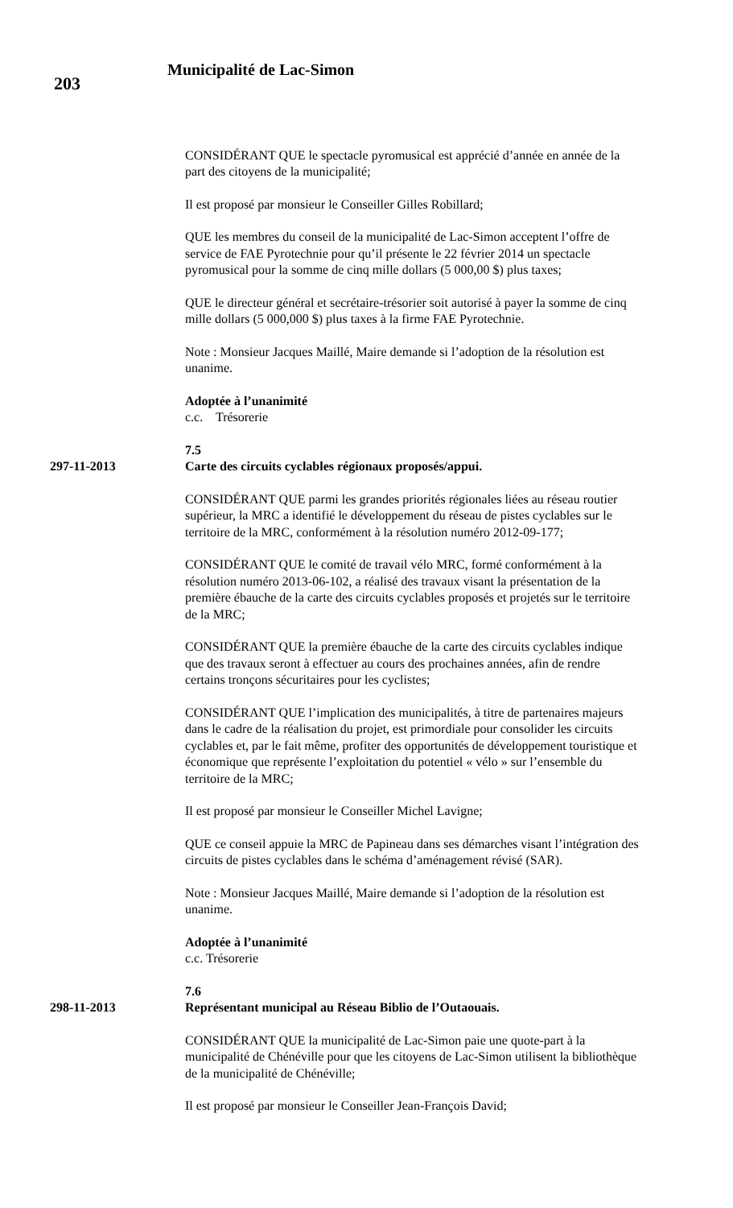203
Municipalité de Lac-Simon
CONSIDÉRANT QUE le spectacle pyromusical est apprécié d’année en année de la part des citoyens de la municipalité;
Il est proposé par monsieur le Conseiller Gilles Robillard;
QUE les membres du conseil de la municipalité de Lac-Simon acceptent l’offre de service de FAE Pyrotechnie pour qu’il présente le 22 février 2014 un spectacle pyromusical pour la somme de cinq mille dollars (5 000,00 $) plus taxes;
QUE le directeur général et secrétaire-trésorier soit autorisé à payer la somme de cinq mille dollars (5 000,000 $) plus taxes à la firme FAE Pyrotechnie.
Note : Monsieur Jacques Maillé, Maire demande si l’adoption de la résolution est unanime.
Adoptée à l’unanimité
c.c. Trésorerie
7.5
297-11-2013 Carte des circuits cyclables régionaux proposés/appui.
CONSIDÉRANT QUE parmi les grandes priorités régionales liées au réseau routier supérieur, la MRC a identifié le développement du réseau de pistes cyclables sur le territoire de la MRC, conformément à la résolution numéro 2012-09-177;
CONSIDÉRANT QUE le comité de travail vélo MRC, formé conformément à la résolution numéro 2013-06-102, a réalisé des travaux visant la présentation de la première ébauche de la carte des circuits cyclables proposés et projetés sur le territoire de la MRC;
CONSIDÉRANT QUE la première ébauche de la carte des circuits cyclables indique que des travaux seront à effectuer au cours des prochaines années, afin de rendre certains tronçons sécuritaires pour les cyclistes;
CONSIDÉRANT QUE l’implication des municipalités, à titre de partenaires majeurs dans le cadre de la réalisation du projet, est primordiale pour consolider les circuits cyclables et, par le fait même, profiter des opportunités de développement touristique et économique que représente l’exploitation du potentiel « vélo » sur l’ensemble du territoire de la MRC;
Il est proposé par monsieur le Conseiller Michel Lavigne;
QUE ce conseil appuie la MRC de Papineau dans ses démarches visant l’intégration des circuits de pistes cyclables dans le schéma d’aménagement révisé (SAR).
Note : Monsieur Jacques Maillé, Maire demande si l’adoption de la résolution est unanime.
Adoptée à l’unanimité
c.c. Trésorerie
7.6
298-11-2013 Représentant municipal au Réseau Biblio de l’Outaouais.
CONSIDÉRANT QUE la municipalité de Lac-Simon paie une quote-part à la municipalité de Chénéville pour que les citoyens de Lac-Simon utilisent la bibliothèque de la municipalité de Chénéville;
Il est proposé par monsieur le Conseiller Jean-François David;